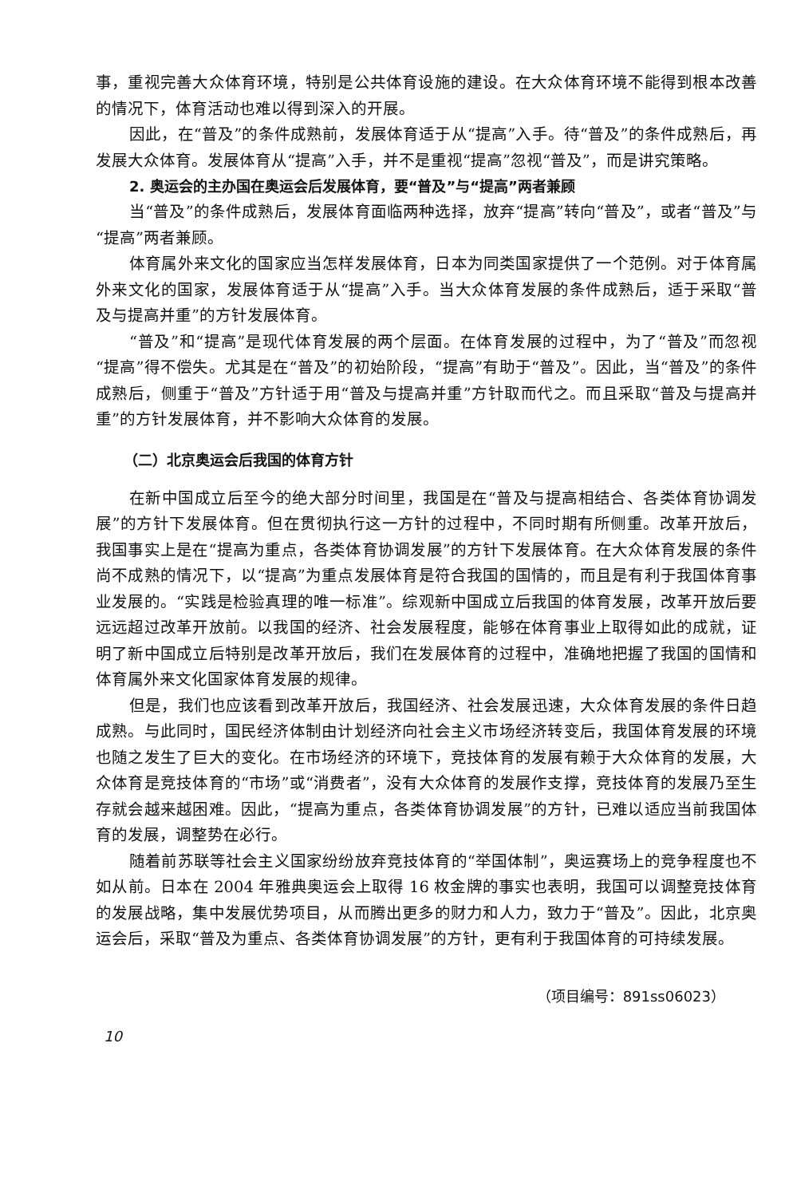事，重视完善大众体育环境，特别是公共体育设施的建设。在大众体育环境不能得到根本改善的情况下，体育活动也难以得到深入的开展。
因此，在“普及”的条件成熟前，发展体育适于从“提高”入手。待“普及”的条件成熟后，再发展大众体育。发展体育从“提高”入手，并不是重视“提高”忽视“普及”，而是讲究策略。
2. 奥运会的主办国在奥运会后发展体育，要“普及”与“提高”两者兼顾
当“普及”的条件成熟后，发展体育面临两种选择，放弃“提高”转向“普及”，或者“普及”与“提高”两者兼顾。
体育属外来文化的国家应当怎样发展体育，日本为同类国家提供了一个范例。对于体育属外来文化的国家，发展体育适于从“提高”入手。当大众体育发展的条件成熟后，适于采取“普及与提高并重”的方针发展体育。
“普及”和“提高”是现代体育发展的两个层面。在体育发展的过程中，为了“普及”而忽视“提高”得不偿失。尤其是在“普及”的初始阶段，“提高”有助于“普及”。因此，当“普及”的条件成熟后，侧重于“普及”方针适于用“普及与提高并重”方针取而代之。而且采取“普及与提高并重”的方针发展体育，并不影响大众体育的发展。
（二）北京奥运会后我国的体育方针
在新中国成立后至今的绝大部分时间里，我国是在“普及与提高相结合、各类体育协调发展”的方针下发展体育。但在贯彻执行这一方针的过程中，不同时期有所侧重。改革开放后，我国事实上是在“提高为重点，各类体育协调发展”的方针下发展体育。在大众体育发展的条件尚不成熟的情况下，以“提高”为重点发展体育是符合我国的国情的，而且是有利于我国体育事业发展的。“实践是检验真理的唯一标准”。综观新中国成立后我国的体育发展，改革开放后要远远超过改革开放前。以我国的经济、社会发展程度，能够在体育事业上取得如此的成就，证明了新中国成立后特别是改革开放后，我们在发展体育的过程中，准确地把握了我国的国情和体育属外来文化国家体育发展的规律。
但是，我们也应该看到改革开放后，我国经济、社会发展迅速，大众体育发展的条件日趋成熟。与此同时，国民经济体制由计划经济向社会主义市场经济转变后，我国体育发展的环境也随之发生了巨大的变化。在市场经济的环境下，竞技体育的发展有赖于大众体育的发展，大众体育是竞技体育的“市场”或“消费者”，没有大众体育的发展作支撑，竞技体育的发展乃至生存就会越来越困难。因此，“提高为重点，各类体育协调发展”的方针，已难以适应当前我国体育的发展，调整势在必行。
随着前苏联等社会主义国家纷纷放弃竞技体育的“举国体制”，奥运赛场上的竞争程度也不如从前。日本在 2004 年雅典奥运会上取得 16 枚金牌的事实也表明，我国可以调整竞技体育的发展战略，集中发展优势项目，从而腾出更多的财力和人力，致力于“普及”。因此，北京奥运会后，采取“普及为重点、各类体育协调发展”的方针，更有利于我国体育的可持续发展。
（项目编号：891ss06023）
10